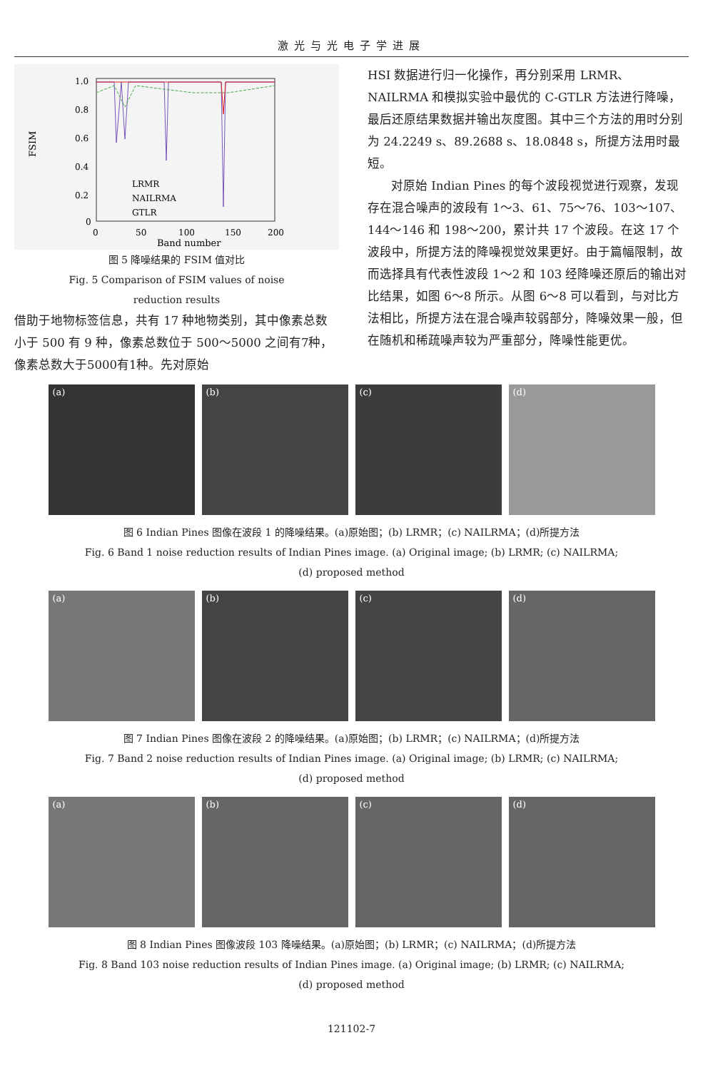激光与光电子学进展
FSIM
1.0
0.8
0.6
0.4
0.2
0
0
50
100
150
200
Band number
LRMR
NAILRMA
GTLR
图 5 降噪结果的 FSIM 值对比
Fig. 5 Comparison of FSIM values of noise
reduction results
借助于地物标签信息，共有 17 种地物类别，其中像素总数小于 500 有 9 种，像素总数位于 500～5000 之间有7种，像素总数大于5000有1种。先对原始
HSI 数据进行归一化操作，再分别采用 LRMR、NAILRMA 和模拟实验中最优的 C-GTLR 方法进行降噪，最后还原结果数据并输出灰度图。其中三个方法的用时分别为 24.2249 s、89.2688 s、18.0848 s，所提方法用时最短。
对原始 Indian Pines 的每个波段视觉进行观察，发现存在混合噪声的波段有 1～3、61、75～76、103～107、144～146 和 198～200，累计共 17 个波段。在这 17 个波段中，所提方法的降噪视觉效果更好。由于篇幅限制，故而选择具有代表性波段 1～2 和 103 经降噪还原后的输出对比结果，如图 6～8 所示。从图 6～8 可以看到，与对比方法相比，所提方法在混合噪声较弱部分，降噪效果一般，但在随机和稀疏噪声较为严重部分，降噪性能更优。
(a) (b) (c) (d)
图 6 Indian Pines 图像在波段 1 的降噪结果。(a)原始图；(b) LRMR；(c) NAILRMA；(d)所提方法
Fig. 6 Band 1 noise reduction results of Indian Pines image. (a) Original image; (b) LRMR; (c) NAILRMA;
(d) proposed method
(a) (b) (c) (d)
图 7 Indian Pines 图像在波段 2 的降噪结果。(a)原始图；(b) LRMR；(c) NAILRMA；(d)所提方法
Fig. 7 Band 2 noise reduction results of Indian Pines image. (a) Original image; (b) LRMR; (c) NAILRMA;
(d) proposed method
(a) (b) (c) (d)
图 8 Indian Pines 图像波段 103 降噪结果。(a)原始图；(b) LRMR；(c) NAILRMA；(d)所提方法
Fig. 8 Band 103 noise reduction results of Indian Pines image. (a) Original image; (b) LRMR; (c) NAILRMA;
(d) proposed method
121102-7